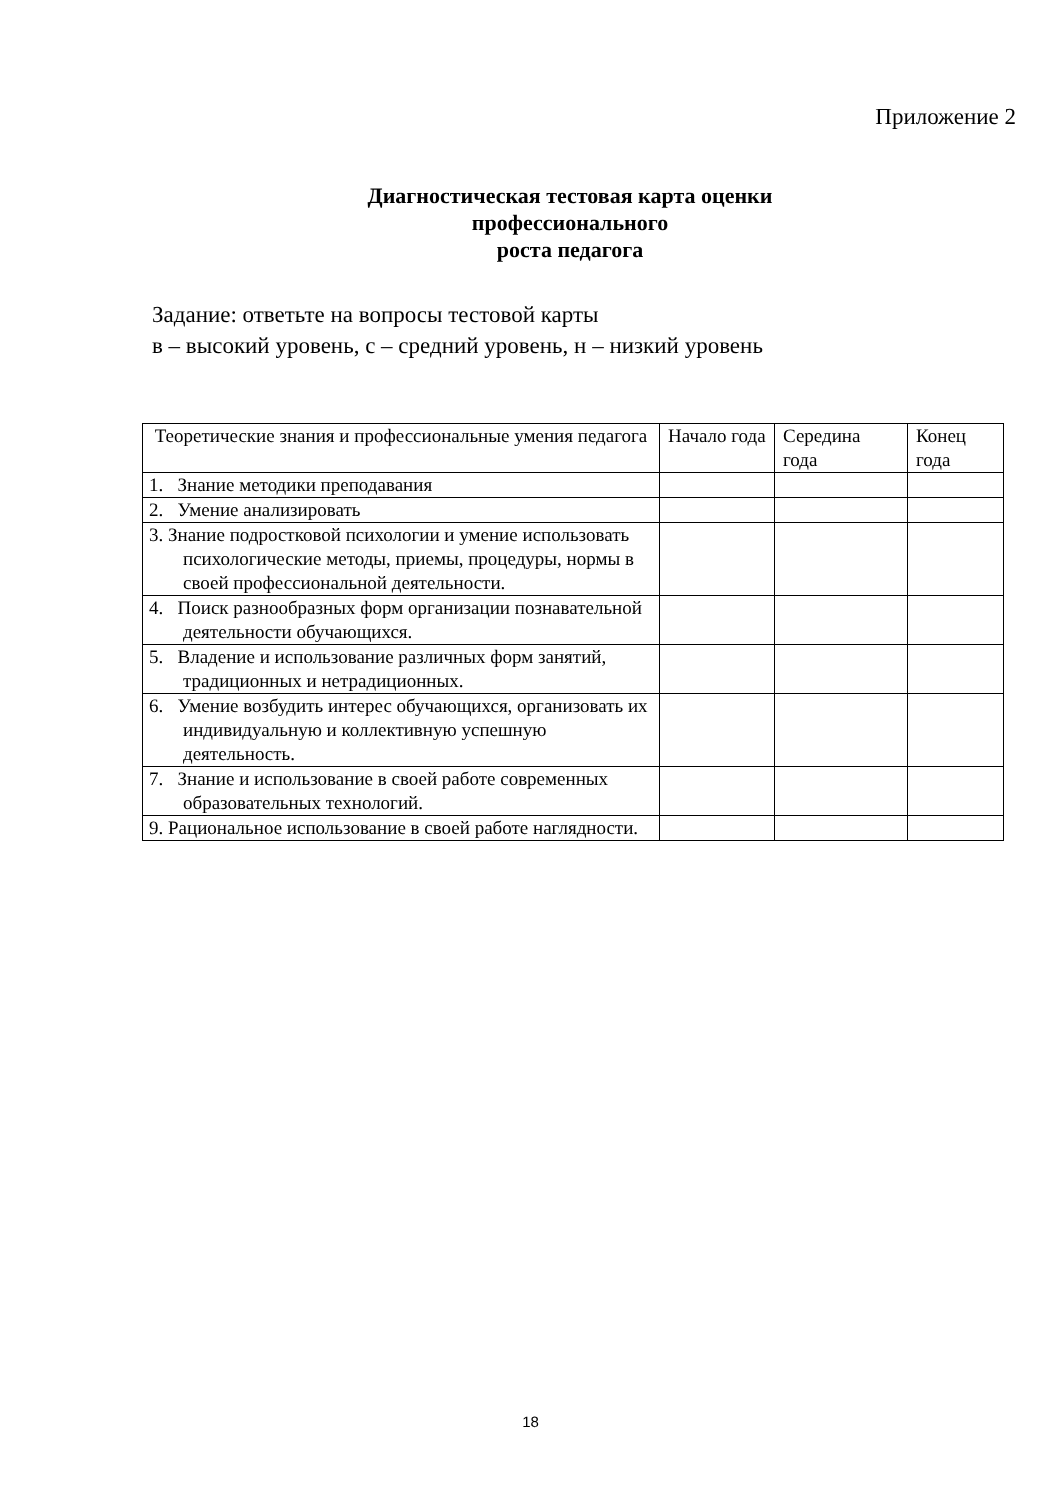Приложение 2
Диагностическая тестовая карта оценки профессионального
роста педагога
Задание: ответьте на вопросы тестовой карты
в – высокий уровень, с – средний уровень, н – низкий уровень
| Теоретические знания и профессиональные умения педагога | Начало года | Середина года | Конец года |
| --- | --- | --- | --- |
| 1. Знание методики преподавания | | | |
| 2. Умение анализировать | | | |
| 3. Знание подростковой психологии и умение использовать психологические методы, приемы, процедуры, нормы в своей профессиональной деятельности. | | | |
| 4. Поиск разнообразных форм организации познавательной деятельности обучающихся. | | | |
| 5. Владение и использование различных форм занятий, традиционных и нетрадиционных. | | | |
| 6. Умение возбудить интерес обучающихся, организовать их индивидуальную и коллективную успешную деятельность. | | | |
| 7. Знание и использование в своей работе современных образовательных технологий. | | | |
| 9. Рациональное использование в своей работе наглядности. | | | |
18